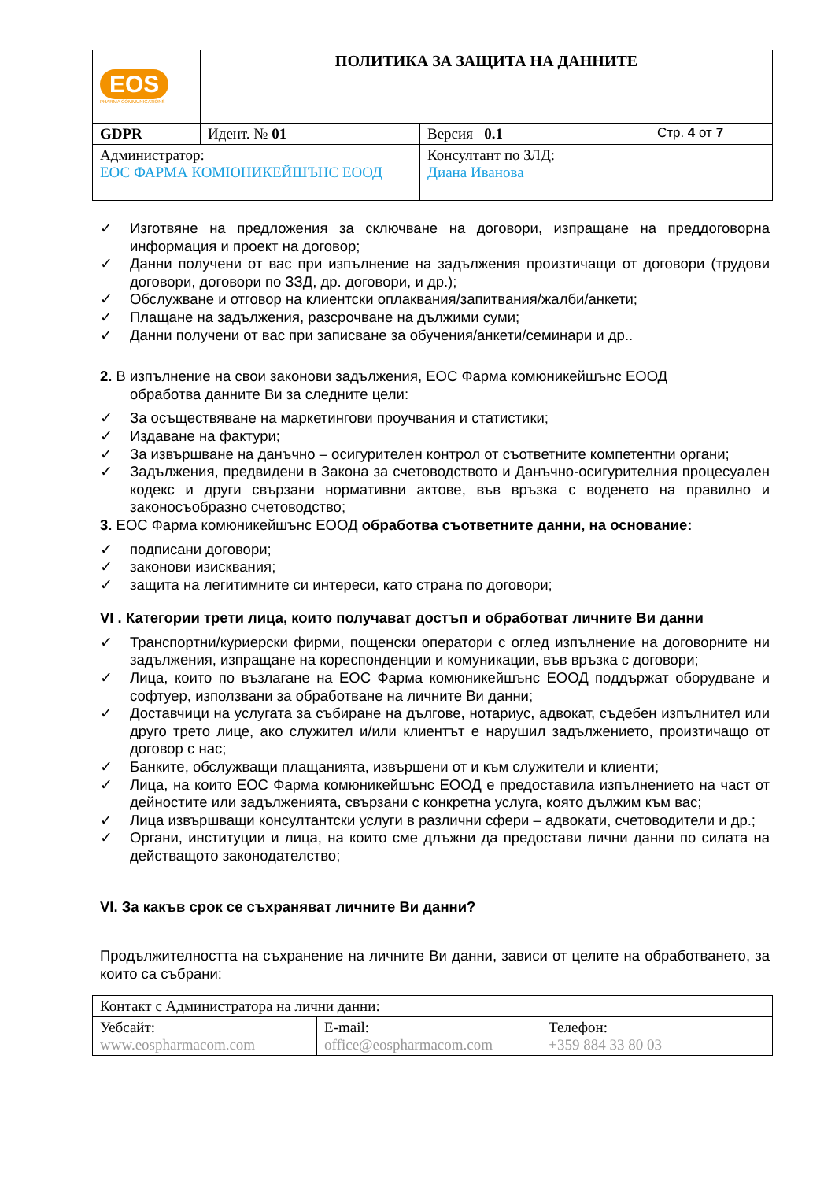| EOS PHARMA COMMUNICATIONS | ПОЛИТИКА ЗА ЗАЩИТА НА ДАННИТЕ | | |
| GDPR | Идент. № 01 | Версия 0.1 | Стр. 4 от 7 |
| Администратор: ЕОС ФАРМА КОМЮНИКЕЙШЪНС ЕООД | | Консултант по ЗЛД: Диана Иванова | |
✓ Изготвяне на предложения за сключване на договори, изпращане на преддоговорна информация и проект на договор;
✓ Данни получени от вас при изпълнение на задължения произтичащи от договори (трудови договори, договори по ЗЗД, др. договори, и др.);
✓ Обслужване и отговор на клиентски оплаквания/запитвания/жалби/анкети;
✓ Плащане на задължения, разсрочване на дължими суми;
✓ Данни получени от вас при записване за обучения/анкети/семинари и др..
2. В изпълнение на свои законови задължения, ЕОС Фарма комюникейшънс ЕООД
обработва данните Ви за следните цели:
✓ За осъществяване на маркетингови проучвания и статистики;
✓ Издаване на фактури;
✓ За извършване на данъчно – осигурителен контрол от съответните компетентни органи;
✓ Задължения, предвидени в Закона за счетоводството и Данъчно-осигурителния процесуален кодекс и други свързани нормативни актове, във връзка с воденето на правилно и законосъобразно счетоводство;
3. ЕОС Фарма комюникейшънс ЕООД обработва съответните данни, на основание:
✓ подписани договори;
✓ законови изисквания;
✓ защита на легитимните си интереси, като страна по договори;
VI . Категории трети лица, които получават достъп и обработват личните Ви данни
✓ Транспортни/куриерски фирми, пощенски оператори с оглед изпълнение на договорните ни задължения, изпращане на кореспонденции и комуникации, във връзка с договори;
✓ Лица, които по възлагане на ЕОС Фарма комюникейшънс ЕООД поддържат оборудване и софтуер, използвани за обработване на личните Ви данни;
✓ Доставчици на услугата за събиране на дългове, нотариус, адвокат, съдебен изпълнител или друго трето лице, ако служител и/или клиентът е нарушил задължението, произтичащо от договор с нас;
✓ Банките, обслужващи плащанията, извършени от и към служители и клиенти;
✓ Лица, на които ЕОС Фарма комюникейшънс ЕООД е предоставила изпълнението на част от дейностите или задълженията, свързани с конкретна услуга, която дължим към вас;
✓ Лица извършващи консултантски услуги в различни сфери – адвокати, счетоводители и др.;
✓ Органи, институции и лица, на които сме длъжни да предостави лични данни по силата на действащото законодателство;
VI. За какъв срок се съхраняват личните Ви данни?
Продължителността на съхранение на личните Ви данни, зависи от целите на обработването, за които са събрани:
| Контакт с Администратора на лични данни: | | |
| Уебсайт: www.eospharmacom.com | E-mail: office@eospharmacom.com | Телефон: +359 884 33 80 03 |